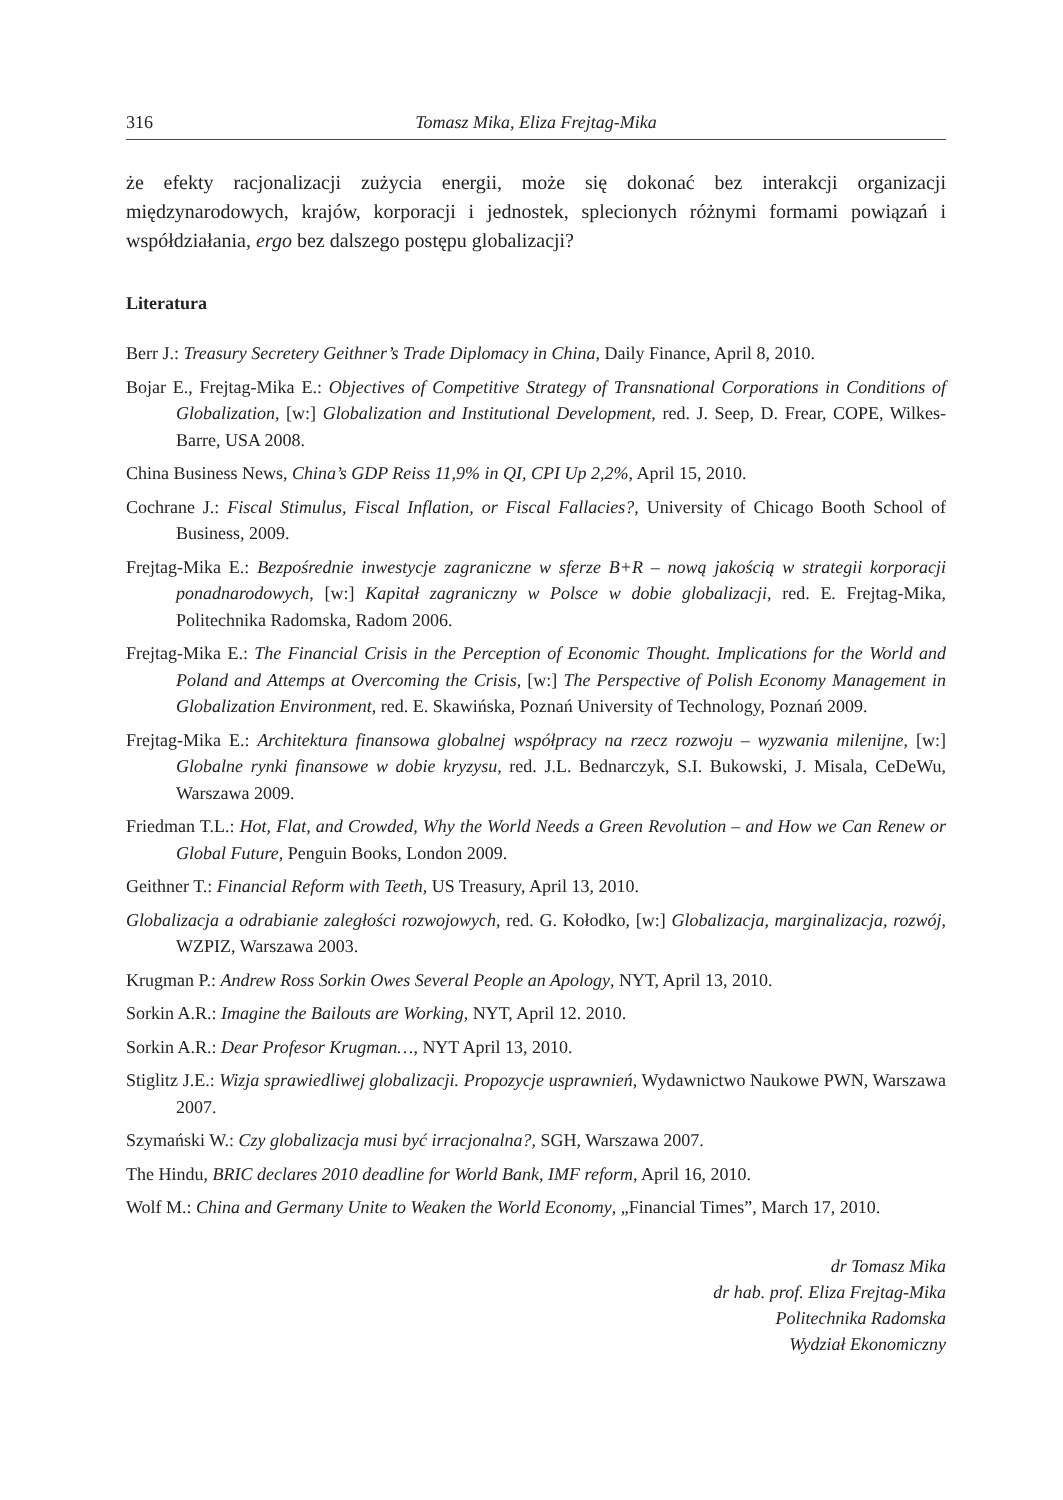316 Tomasz Mika, Eliza Frejtag-Mika
że efekty racjonalizacji zużycia energii, może się dokonać bez interakcji organizacji międzynarodowych, krajów, korporacji i jednostek, splecionych różnymi formami powiązań i współdziałania, ergo bez dalszego postępu globalizacji?
Literatura
Berr J.: Treasury Secretery Geithner’s Trade Diplomacy in China, Daily Finance, April 8, 2010.
Bojar E., Frejtag-Mika E.: Objectives of Competitive Strategy of Transnational Corporations in Conditions of Globalization, [w:] Globalization and Institutional Development, red. J. Seep, D. Frear, COPE, Wilkes-Barre, USA 2008.
China Business News, China’s GDP Reiss 11,9% in QI, CPI Up 2,2%, April 15, 2010.
Cochrane J.: Fiscal Stimulus, Fiscal Inflation, or Fiscal Fallacies?, University of Chicago Booth School of Business, 2009.
Frejtag-Mika E.: Bezpośrednie inwestycje zagraniczne w sferze B+R – nową jakością w strategii korporacji ponadnarodowych, [w:] Kapitał zagraniczny w Polsce w dobie globalizacji, red. E. Frejtag-Mika, Politechnika Radomska, Radom 2006.
Frejtag-Mika E.: The Financial Crisis in the Perception of Economic Thought. Implications for the World and Poland and Attemps at Overcoming the Crisis, [w:] The Perspective of Polish Economy Management in Globalization Environment, red. E. Skawińska, Poznań University of Technology, Poznań 2009.
Frejtag-Mika E.: Architektura finansowa globalnej współpracy na rzecz rozwoju – wyzwania milenijne, [w:] Globalne rynki finansowe w dobie kryzysu, red. J.L. Bednarczyk, S.I. Bukowski, J. Misala, CeDeWu, Warszawa 2009.
Friedman T.L.: Hot, Flat, and Crowded, Why the World Needs a Green Revolution – and How we Can Renew or Global Future, Penguin Books, London 2009.
Geithner T.: Financial Reform with Teeth, US Treasury, April 13, 2010.
Globalizacja a odrabianie zaległości rozwojowych, red. G. Kołodko, [w:] Globalizacja, marginalizacja, rozwój, WZPIZ, Warszawa 2003.
Krugman P.: Andrew Ross Sorkin Owes Several People an Apology, NYT, April 13, 2010.
Sorkin A.R.: Imagine the Bailouts are Working, NYT, April 12. 2010.
Sorkin A.R.: Dear Profesor Krugman…, NYT April 13, 2010.
Stiglitz J.E.: Wizja sprawiedliwej globalizacji. Propozycje usprawnień, Wydawnictwo Naukowe PWN, Warszawa 2007.
Szymański W.: Czy globalizacja musi być irracjonalna?, SGH, Warszawa 2007.
The Hindu, BRIC declares 2010 deadline for World Bank, IMF reform, April 16, 2010.
Wolf M.: China and Germany Unite to Weaken the World Economy, „Financial Times”, March 17, 2010.
dr Tomasz Mika
dr hab. prof. Eliza Frejtag-Mika
Politechnika Radomska
Wydział Ekonomiczny